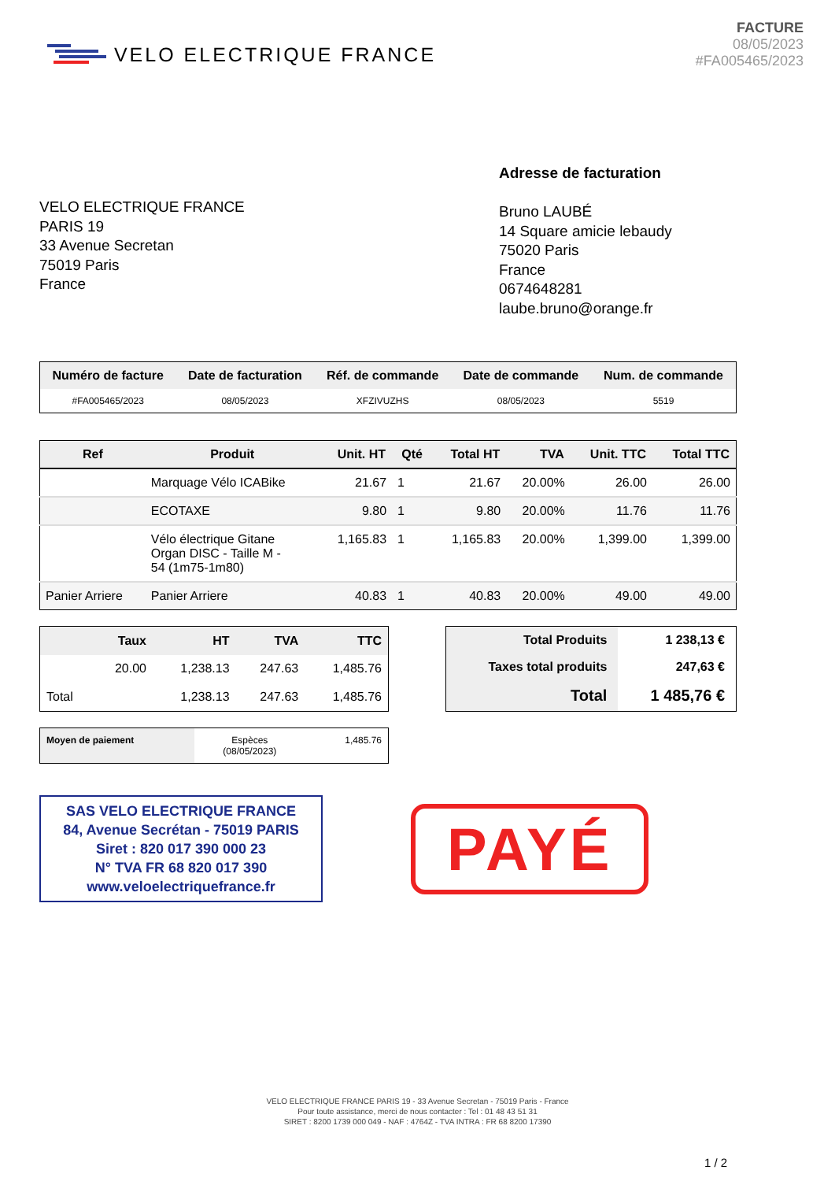VELO ELECTRIQUE FRANCE
FACTURE
08/05/2023
#FA005465/2023
VELO ELECTRIQUE FRANCE
PARIS 19
33 Avenue Secretan
75019 Paris
France
Adresse de facturation
Bruno LAUBÉ
14 Square amicie lebaudy
75020 Paris
France
0674648281
laube.bruno@orange.fr
| Numéro de facture | Date de facturation | Réf. de commande | Date de commande | Num. de commande |
| --- | --- | --- | --- | --- |
| #FA005465/2023 | 08/05/2023 | XFZIVUZHS | 08/05/2023 | 5519 |
| Ref | Produit | Unit. HT | Qté | Total HT | TVA | Unit. TTC | Total TTC |
| --- | --- | --- | --- | --- | --- | --- | --- |
| | Marquage Vélo ICABike | 21.67 | 1 | 21.67 | 20.00% | 26.00 | 26.00 |
| | ECOTAXE | 9.80 | 1 | 9.80 | 20.00% | 11.76 | 11.76 |
| | Vélo électrique Gitane Organ DISC - Taille M - 54 (1m75-1m80) | 1,165.83 | 1 | 1,165.83 | 20.00% | 1,399.00 | 1,399.00 |
| Panier Arriere | Panier Arriere | 40.83 | 1 | 40.83 | 20.00% | 49.00 | 49.00 |
| | Taux | HT | TVA | TTC |
| --- | --- | --- | --- | --- |
| | 20.00 | 1,238.13 | 247.63 | 1,485.76 |
| Total | | 1,238.13 | 247.63 | 1,485.76 |
| Total Produits | 1 238,13 € |
| Taxes total produits | 247,63 € |
| Total | 1 485,76 € |
| Moyen de paiement | Espèces (08/05/2023) | 1,485.76 |
SAS VELO ELECTRIQUE FRANCE
84, Avenue Secrétan - 75019 PARIS
Siret : 820 017 390 000 23
N° TVA FR 68 820 017 390
www.veloelectriquefrance.fr
PAYÉ
VELO ELECTRIQUE FRANCE PARIS 19 - 33 Avenue Secretan - 75019 Paris - France
Pour toute assistance, merci de nous contacter : Tel : 01 48 43 51 31
SIRET : 8200 1739 000 049 - NAF : 4764Z - TVA INTRA : FR 68 8200 17390
1 / 2